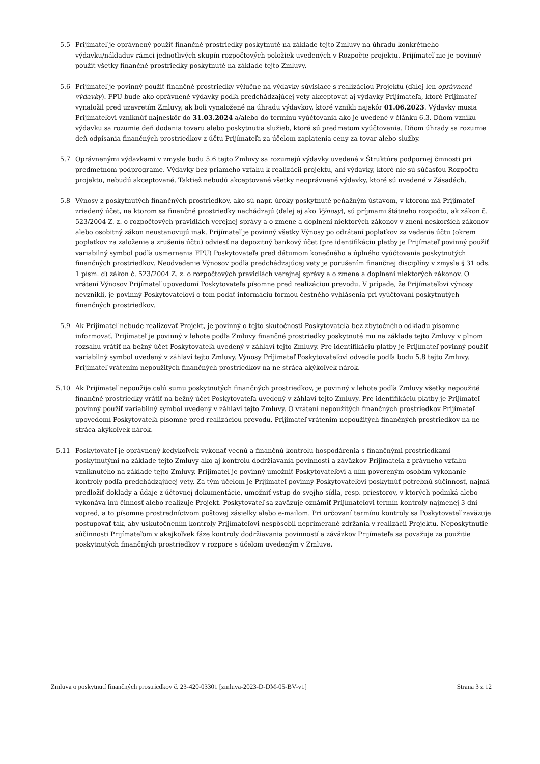5.5 Prijímateľ je oprávnený použiť finančné prostriedky poskytnuté na základe tejto Zmluvy na úhradu konkrétneho výdavku/nákladuv rámci jednotlivých skupín rozpočtových položiek uvedených v Rozpočte projektu. Prijímateľ nie je povinný použiť všetky finančné prostriedky poskytnuté na základe tejto Zmluvy.
5.6 Prijímateľ je povinný použiť finančné prostriedky výlučne na výdavky súvisiace s realizáciou Projektu (ďalej len oprávnené výdavky). FPU bude ako oprávnené výdavky podľa predchádzajúcej vety akceptovať aj výdavky Prijímateľa, ktoré Prijímateľ vynaložil pred uzavretím Zmluvy, ak boli vynaložené na úhradu výdavkov, ktoré vznikli najskôr 01.06.2023. Výdavky musia Prijímateľovi vzniknúť najneskôr do 31.03.2024 a/alebo do termínu vyúčtovania ako je uvedené v článku 6.3. Dňom vzniku výdavku sa rozumie deň dodania tovaru alebo poskytnutia služieb, ktoré sú predmetom vyúčtovania. Dňom úhrady sa rozumie deň odpísania finančných prostriedkov z účtu Prijímateľa za účelom zaplatenia ceny za tovar alebo služby.
5.7 Oprávnenými výdavkami v zmysle bodu 5.6 tejto Zmluvy sa rozumejú výdavky uvedené v Štruktúre podpornej činnosti pri predmetnom podprograme. Výdavky bez priameho vzťahu k realizácii projektu, ani výdavky, ktoré nie sú súčasťou Rozpočtu projektu, nebudú akceptované. Taktiež nebudú akceptované všetky neoprávnené výdavky, ktoré sú uvedené v Zásadách.
5.8 Výnosy z poskytnutých finančných prostriedkov, ako sú napr. úroky poskytnuté peňažným ústavom, v ktorom má Prijímateľ zriadený účet, na ktorom sa finančné prostriedky nachádzajú (ďalej aj ako Výnosy), sú príjmami štátneho rozpočtu, ak zákon č. 523/2004 Z. z. o rozpočtových pravidlách verejnej správy a o zmene a doplnení niektorých zákonov v znení neskorších zákonov alebo osobitný zákon neustanovujú inak. Prijímateľ je povinný všetky Výnosy po odrátaní poplatkov za vedenie účtu (okrem poplatkov za založenie a zrušenie účtu) odviesť na depozitný bankový účet (pre identifikáciu platby je Prijímateľ povinný použiť variabilný symbol podľa usmernenia FPU) Poskytovateľa pred dátumom konečného a úplného vyúčtovania poskytnutých finančných prostriedkov. Neodvedenie Výnosov podľa predchádzajúcej vety je porušením finančnej disciplíny v zmysle § 31 ods. 1 písm. d) zákon č. 523/2004 Z. z. o rozpočtových pravidlách verejnej správy a o zmene a doplnení niektorých zákonov. O vrátení Výnosov Prijímateľ upovedomí Poskytovateľa písomne pred realizáciou prevodu. V prípade, že Prijímateľovi výnosy nevznikli, je povinný Poskytovateľovi o tom podať informáciu formou čestného vyhlásenia pri vyúčtovaní poskytnutých finančných prostriedkov.
5.9 Ak Prijímateľ nebude realizovať Projekt, je povinný o tejto skutočnosti Poskytovateľa bez zbytočného odkladu písomne informovať. Prijímateľ je povinný v lehote podľa Zmluvy finančné prostriedky poskytnuté mu na základe tejto Zmluvy v plnom rozsahu vrátiť na bežný účet Poskytovateľa uvedený v záhlaví tejto Zmluvy. Pre identifikáciu platby je Prijímateľ povinný použiť variabilný symbol uvedený v záhlaví tejto Zmluvy. Výnosy Prijímateľ Poskytovateľovi odvedie podľa bodu 5.8 tejto Zmluvy. Prijímateľ vrátením nepoužitých finančných prostriedkov na ne stráca akýkoľvek nárok.
5.10 Ak Prijímateľ nepoužije celú sumu poskytnutých finančných prostriedkov, je povinný v lehote podľa Zmluvy všetky nepoužité finančné prostriedky vrátiť na bežný účet Poskytovateľa uvedený v záhlaví tejto Zmluvy. Pre identifikáciu platby je Prijímateľ povinný použiť variabilný symbol uvedený v záhlaví tejto Zmluvy. O vrátení nepoužitých finančných prostriedkov Prijímateľ upovedomí Poskytovateľa písomne pred realizáciou prevodu. Prijímateľ vrátením nepoužitých finančných prostriedkov na ne stráca akýkoľvek nárok.
5.11 Poskytovateľ je oprávnený kedykoľvek vykonať vecnú a finančnú kontrolu hospodárenia s finančnými prostriedkami poskytnutými na základe tejto Zmluvy ako aj kontrolu dodržiavania povinností a záväzkov Prijímateľa z právneho vzťahu vzniknutého na základe tejto Zmluvy. Prijímateľ je povinný umožniť Poskytovateľovi a ním povereným osobám vykonanie kontroly podľa predchádzajúcej vety. Za tým účelom je Prijímateľ povinný Poskytovateľovi poskytnúť potrebnú súčinnosť, najmä predložiť doklady a údaje z účtovnej dokumentácie, umožniť vstup do svojho sídla, resp. priestorov, v ktorých podniká alebo vykonáva inú činnosť alebo realizuje Projekt. Poskytovateľ sa zaväzuje oznámiť Prijímateľovi termín kontroly najmenej 3 dni vopred, a to písomne prostredníctvom poštovej zásielky alebo e-mailom. Pri určovaní termínu kontroly sa Poskytovateľ zaväzuje postupovať tak, aby uskutočnením kontroly Prijímateľovi nespôsobil neprimerané zdržania v realizácii Projektu. Neposkytnutie súčinnosti Prijímateľom v akejkoľvek fáze kontroly dodržiavania povinností a záväzkov Prijímateľa sa považuje za použitie poskytnutých finančných prostriedkov v rozpore s účelom uvedeným v Zmluve.
Zmluva o poskytnutí finančných prostriedkov č. 23-420-03301 [zmluva-2023-D-DM-05-BV-v1] Strana 3 z 12